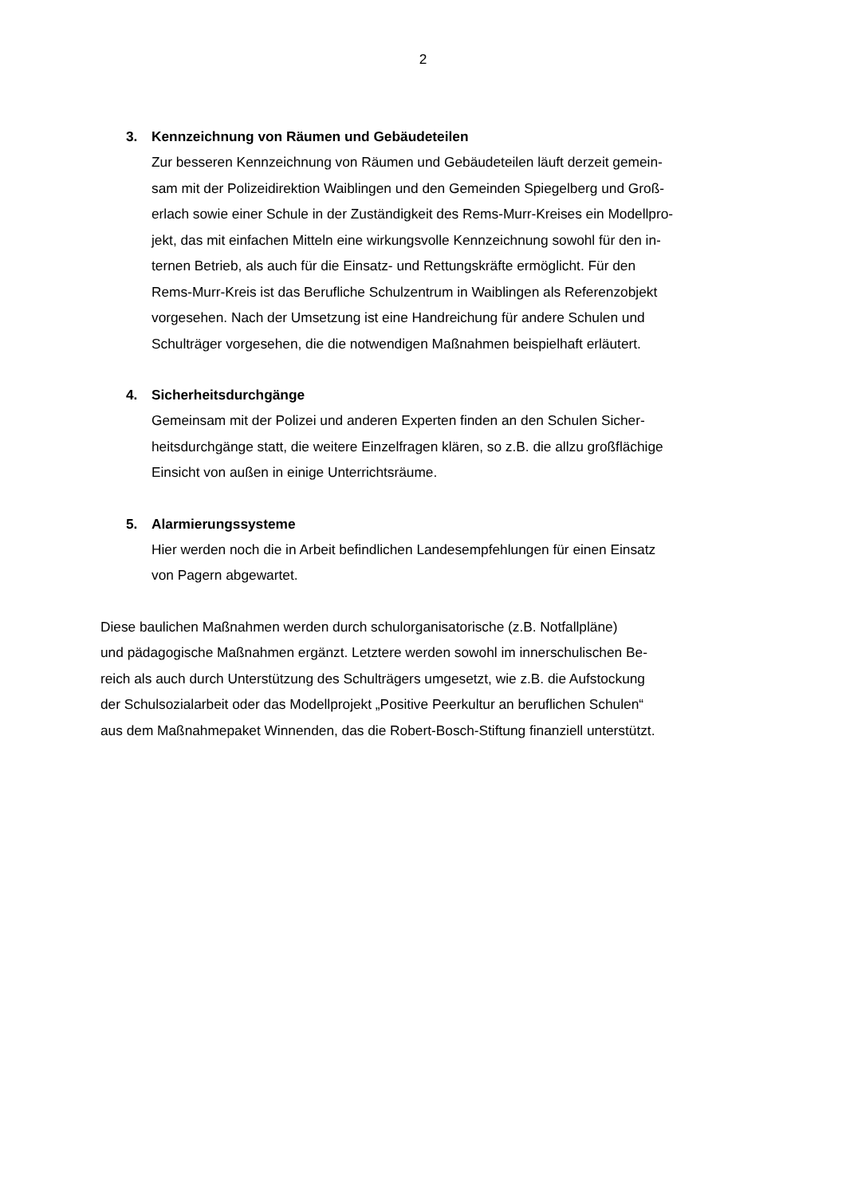2
3. Kennzeichnung von Räumen und Gebäudeteilen
Zur besseren Kennzeichnung von Räumen und Gebäudeteilen läuft derzeit gemein-
sam mit der Polizeidirektion Waiblingen und den Gemeinden Spiegelberg und Groß-
erlach sowie einer Schule in der Zuständigkeit des Rems-Murr-Kreises ein Modellpro-
jekt, das mit einfachen Mitteln eine wirkungsvolle Kennzeichnung sowohl für den in-
ternen Betrieb, als auch für die Einsatz- und Rettungskräfte ermöglicht. Für den
Rems-Murr-Kreis ist das Berufliche Schulzentrum in Waiblingen als Referenzobjekt
vorgesehen. Nach der Umsetzung ist eine Handreichung für andere Schulen und
Schulträger vorgesehen, die die notwendigen Maßnahmen beispielhaft erläutert.
4. Sicherheitsdurchgänge
Gemeinsam mit der Polizei und anderen Experten finden an den Schulen Sicher-
heitsdurchgänge statt, die weitere Einzelfragen klären, so z.B. die allzu großflächige
Einsicht von außen in einige Unterrichtsräume.
5. Alarmierungssysteme
Hier werden noch die in Arbeit befindlichen Landesempfehlungen für einen Einsatz
von Pagern abgewartet.
Diese baulichen Maßnahmen werden durch schulorganisatorische (z.B. Notfallpläne)
und pädagogische Maßnahmen ergänzt. Letztere werden sowohl im innerschulischen Be-
reich als auch durch Unterstützung des Schulträgers umgesetzt, wie z.B. die Aufstockung
der Schulsozialarbeit oder das Modellprojekt „Positive Peerkultur an beruflichen Schulen“
aus dem Maßnahmepaket Winnenden, das die Robert-Bosch-Stiftung finanziell unterstützt.